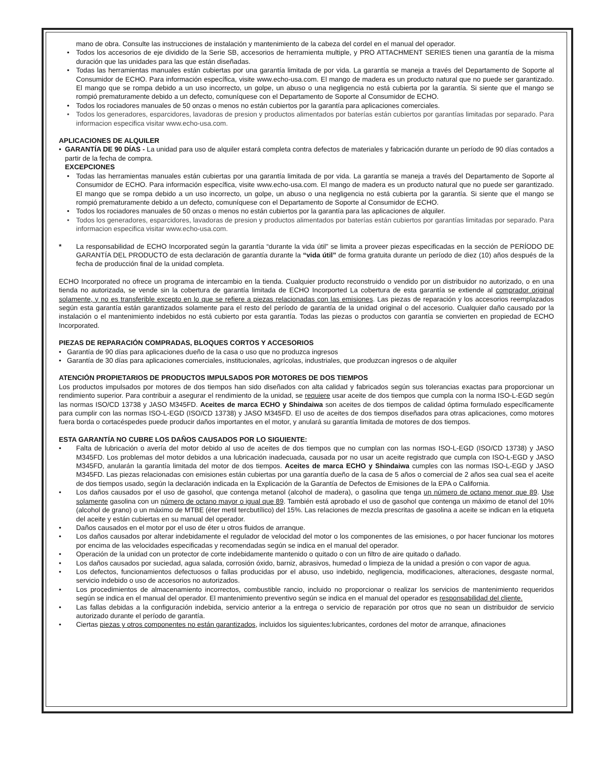mano de obra. Consulte las instrucciones de instalación y mantenimiento de la cabeza del cordel en el manual del operador.
• Todos los accesorios de eje dividido de la Serie SB, accesorios de herramienta multiple, y PRO ATTACHMENT SERIES tienen una garantía de la misma duración que las unidades para las que están diseñadas.
• Todas las herramientas manuales están cubiertas por una garantía limitada de por vida. La garantía se maneja a través del Departamento de Soporte al Consumidor de ECHO. Para información específica, visite www.echo-usa.com. El mango de madera es un producto natural que no puede ser garantizado. El mango que se rompa debido a un uso incorrecto, un golpe, un abuso o una negligencia no está cubierta por la garantía. Si siente que el mango se rompió prematuramente debido a un defecto, comuníquese con el Departamento de Soporte al Consumidor de ECHO.
• Todos los rociadores manuales de 50 onzas o menos no están cubiertos por la garantía para aplicaciones comerciales.
• Todos los generadores, esparcidores, lavadoras de presion y productos alimentados por baterías están cubiertos por garantías limitadas por separado. Para informacion especifica visitar www.echo-usa.com.
APLICACIONES DE ALQUILER
• GARANTÍA DE 90 DÍAS - La unidad para uso de alquiler estará completa contra defectos de materiales y fabricación durante un período de 90 días contados a partir de la fecha de compra.
EXCEPCIONES
• Todas las herramientas manuales están cubiertas por una garantía limitada de por vida. La garantía se maneja a través del Departamento de Soporte al Consumidor de ECHO. Para información específica, visite www.echo-usa.com. El mango de madera es un producto natural que no puede ser garantizado. El mango que se rompa debido a un uso incorrecto, un golpe, un abuso o una negligencia no está cubierta por la garantía. Si siente que el mango se rompió prematuramente debido a un defecto, comuníquese con el Departamento de Soporte al Consumidor de ECHO.
• Todos los rociadores manuales de 50 onzas o menos no están cubiertos por la garantía para las aplicaciones de alquiler.
• Todos los generadores, esparcidores, lavadoras de presion y productos alimentados por baterías están cubiertos por garantías limitadas por separado. Para informacion especifica visitar www.echo-usa.com.
* La responsabilidad de ECHO Incorporated según la garantía “durante la vida útil” se limita a proveer piezas especificadas en la sección de PERÍODO DE GARANTÍA DEL PRODUCTO de esta declaración de garantía durante la “vida útil” de forma gratuita durante un período de diez (10) años después de la fecha de producción final de la unidad completa.
ECHO Incorporated no ofrece un programa de intercambio en la tienda. Cualquier producto reconstruido o vendido por un distribuidor no autorizado, o en una tienda no autorizada, se vende sin la cobertura de garantía limitada de ECHO Incorported La cobertura de esta garantía se extiende al comprador original solamente, y no es transferible excepto en lo que se refiere a piezas relacionadas con las emisiones. Las piezas de reparación y los accesorios reemplazados según esta garantía están garantizados solamente para el resto del período de garantía de la unidad original o del accesorio. Cualquier daño causado por la instalación o el mantenimiento indebidos no está cubierto por esta garantía. Todas las piezas o productos con garantía se convierten en propiedad de ECHO Incorporated.
PIEZAS DE REPARACIÓN COMPRADAS, BLOQUES CORTOS Y ACCESORIOS
• Garantía de 90 días para aplicaciones dueño de la casa o uso que no produzca ingresos
• Garantía de 30 días para aplicaciones comerciales, institucionales, agrícolas, industriales, que produzcan ingresos o de alquiler
ATENCIÓN PROPIETARIOS DE PRODUCTOS IMPULSADOS POR MOTORES DE DOS TIEMPOS
Los productos impulsados por motores de dos tiempos han sido diseñados con alta calidad y fabricados según sus tolerancias exactas para proporcionar un rendimiento superior. Para contribuir a asegurar el rendimiento de la unidad, se requiere usar aceite de dos tiempos que cumpla con la norma ISO-L-EGD según las normas ISO/CD 13738 y JASO M345FD. Aceites de marca ECHO y Shindaiwa son aceites de dos tiempos de calidad óptima formulado específicamente para cumplir con las normas ISO-L-EGD (ISO/CD 13738) y JASO M345FD. El uso de aceites de dos tiempos diseñados para otras aplicaciones, como motores fuera borda o cortacéspedes puede producir daños importantes en el motor, y anulará su garantía limitada de motores de dos tiempos.
ESTA GARANTÍA NO CUBRE LOS DAÑOS CAUSADOS POR LO SIGUIENTE:
• Falta de lubricación o avería del motor debido al uso de aceites de dos tiempos que no cumplan con las normas ISO-L-EGD (ISO/CD 13738) y JASO M345FD. Los problemas del motor debidos a una lubricación inadecuada, causada por no usar un aceite registrado que cumpla con ISO-L-EGD y JASO M345FD, anularán la garantía limitada del motor de dos tiempos. Aceites de marca ECHO y Shindaiwa cumples con las normas ISO-L-EGD y JASO M345FD. Las piezas relacionadas con emisiones están cubiertas por una garantía dueño de la casa de 5 años o comercial de 2 años sea cual sea el aceite de dos tiempos usado, según la declaración indicada en la Explicación de la Garantía de Defectos de Emisiones de la EPA o California.
• Los daños causados por el uso de gasohol, que contenga metanol (alcohol de madera), o gasolina que tenga un número de octano menor que 89. Use solamente gasolina con un número de octano mayor o igual que 89. También está aprobado el uso de gasohol que contenga un máximo de etanol del 10% (alcohol de grano) o un máximo de MTBE (éter metil tercbutílico) del 15%. Las relaciones de mezcla prescritas de gasolina a aceite se indican en la etiqueta del aceite y están cubiertas en su manual del operador.
• Daños causados en el motor por el uso de éter u otros fluidos de arranque.
• Los daños causados por alterar indebidamente el regulador de velocidad del motor o los componentes de las emisiones, o por hacer funcionar los motores por encima de las velocidades especificadas y recomendadas según se indica en el manual del operador.
• Operación de la unidad con un protector de corte indebidamente mantenido o quitado o con un filtro de aire quitado o dañado.
• Los daños causados por suciedad, agua salada, corrosión óxido, barniz, abrasivos, humedad o limpieza de la unidad a presión o con vapor de agua.
• Los defectos, funcionamientos defectuosos o fallas producidas por el abuso, uso indebido, negligencia, modificaciones, alteraciones, desgaste normal, servicio indebido o uso de accesorios no autorizados.
• Los procedimientos de almacenamiento incorrectos, combustible rancio, incluido no proporcionar o realizar los servicios de mantenimiento requeridos según se indica en el manual del operador. El mantenimiento preventivo según se indica en el manual del operador es responsabilidad del cliente.
• Las fallas debidas a la configuración indebida, servicio anterior a la entrega o servicio de reparación por otros que no sean un distribuidor de servicio autorizado durante el período de garantía.
• Ciertas piezas y otros componentes no están garantizados, incluidos los siguientes:lubricantes, cordones del motor de arranque, afinaciones